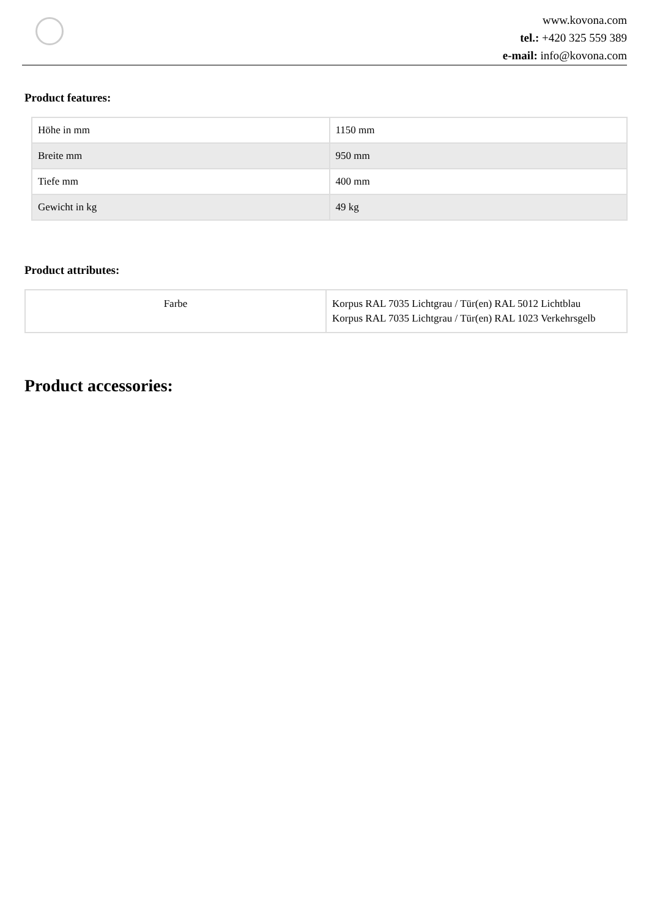www.kovona.com
tel.: +420 325 559 389
e-mail: info@kovona.com
Product features:
| Höhe in mm | 1150 mm |
| Breite mm | 950 mm |
| Tiefe mm | 400 mm |
| Gewicht in kg | 49 kg |
Product attributes:
| Farbe | Korpus RAL 7035 Lichtgrau / Tür(en) RAL 5012 Lichtblau Korpus RAL 7035 Lichtgrau / Tür(en) RAL 1023 Verkehrsgelb |
Product accessories: